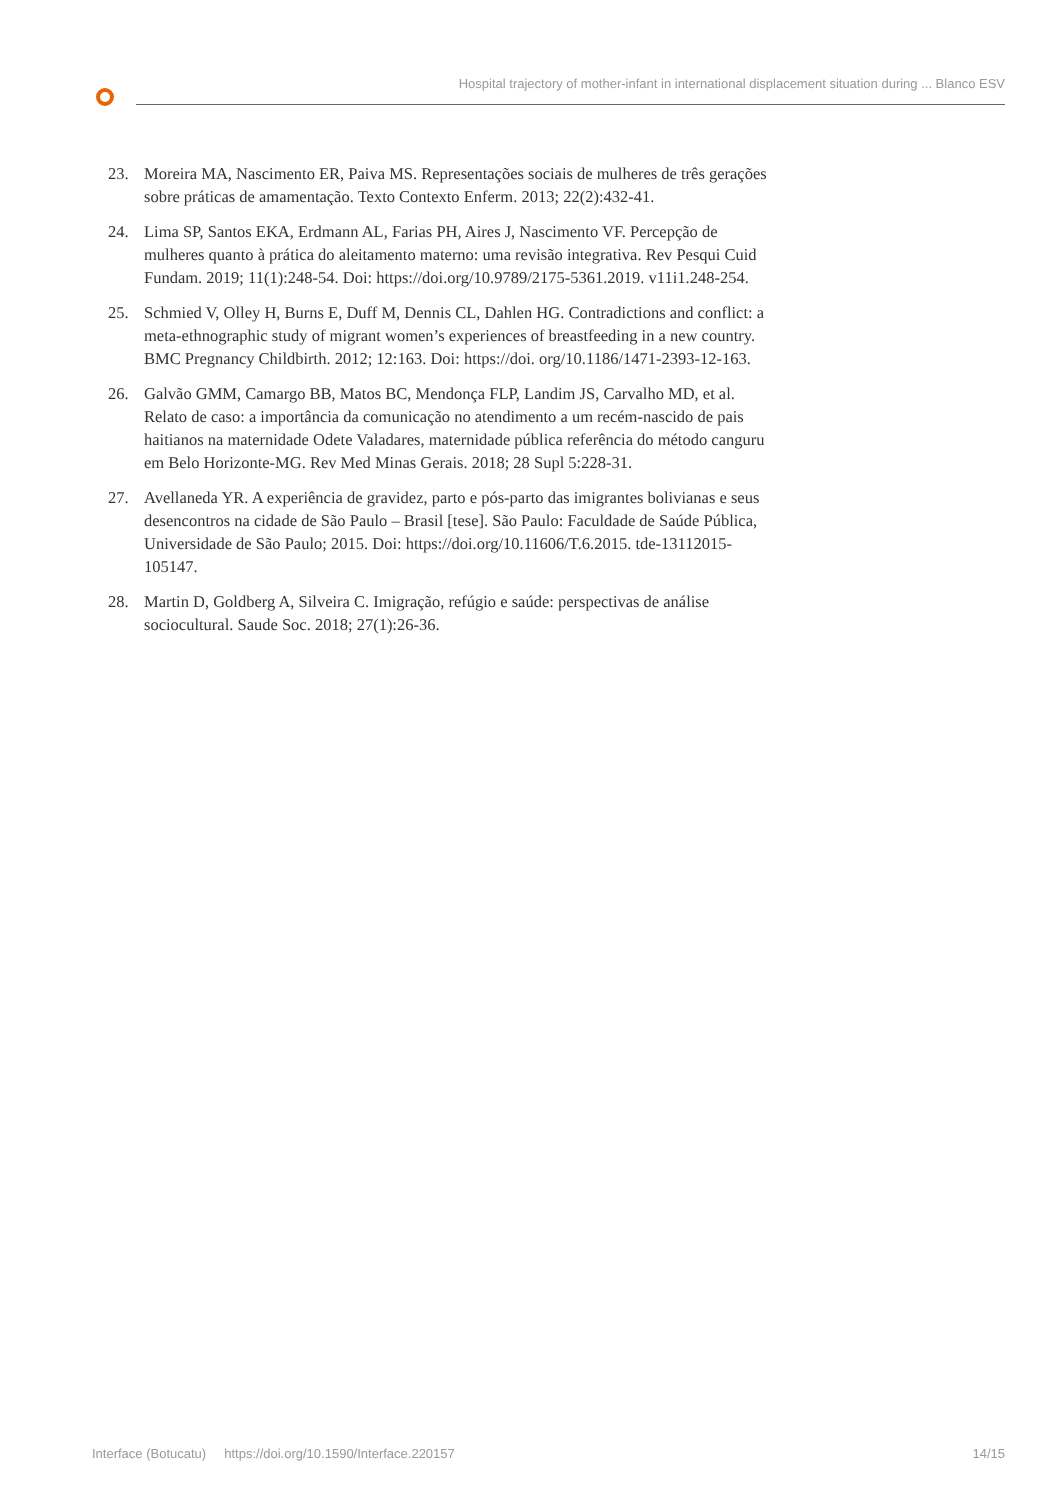Hospital trajectory of mother-infant in international displacement situation during ... Blanco ESV
23. Moreira MA, Nascimento ER, Paiva MS. Representações sociais de mulheres de três gerações sobre práticas de amamentação. Texto Contexto Enferm. 2013; 22(2):432-41.
24. Lima SP, Santos EKA, Erdmann AL, Farias PH, Aires J, Nascimento VF. Percepção de mulheres quanto à prática do aleitamento materno: uma revisão integrativa. Rev Pesqui Cuid Fundam. 2019; 11(1):248-54. Doi: https://doi.org/10.9789/2175-5361.2019. v11i1.248-254.
25. Schmied V, Olley H, Burns E, Duff M, Dennis CL, Dahlen HG. Contradictions and conflict: a meta-ethnographic study of migrant women’s experiences of breastfeeding in a new country. BMC Pregnancy Childbirth. 2012; 12:163. Doi: https://doi. org/10.1186/1471-2393-12-163.
26. Galvão GMM, Camargo BB, Matos BC, Mendonça FLP, Landim JS, Carvalho MD, et al. Relato de caso: a importância da comunicação no atendimento a um recém-nascido de pais haitianos na maternidade Odete Valadares, maternidade pública referência do método canguru em Belo Horizonte-MG. Rev Med Minas Gerais. 2018; 28 Supl 5:228-31.
27. Avellaneda YR. A experiência de gravidez, parto e pós-parto das imigrantes bolivianas e seus desencontros na cidade de São Paulo – Brasil [tese]. São Paulo: Faculdade de Saúde Pública, Universidade de São Paulo; 2015. Doi: https://doi.org/10.11606/T.6.2015. tde-13112015-105147.
28. Martin D, Goldberg A, Silveira C. Imigração, refúgio e saúde: perspectivas de análise sociocultural. Saude Soc. 2018; 27(1):26-36.
Interface (Botucatu) https://doi.org/10.1590/Interface.220157 14/15